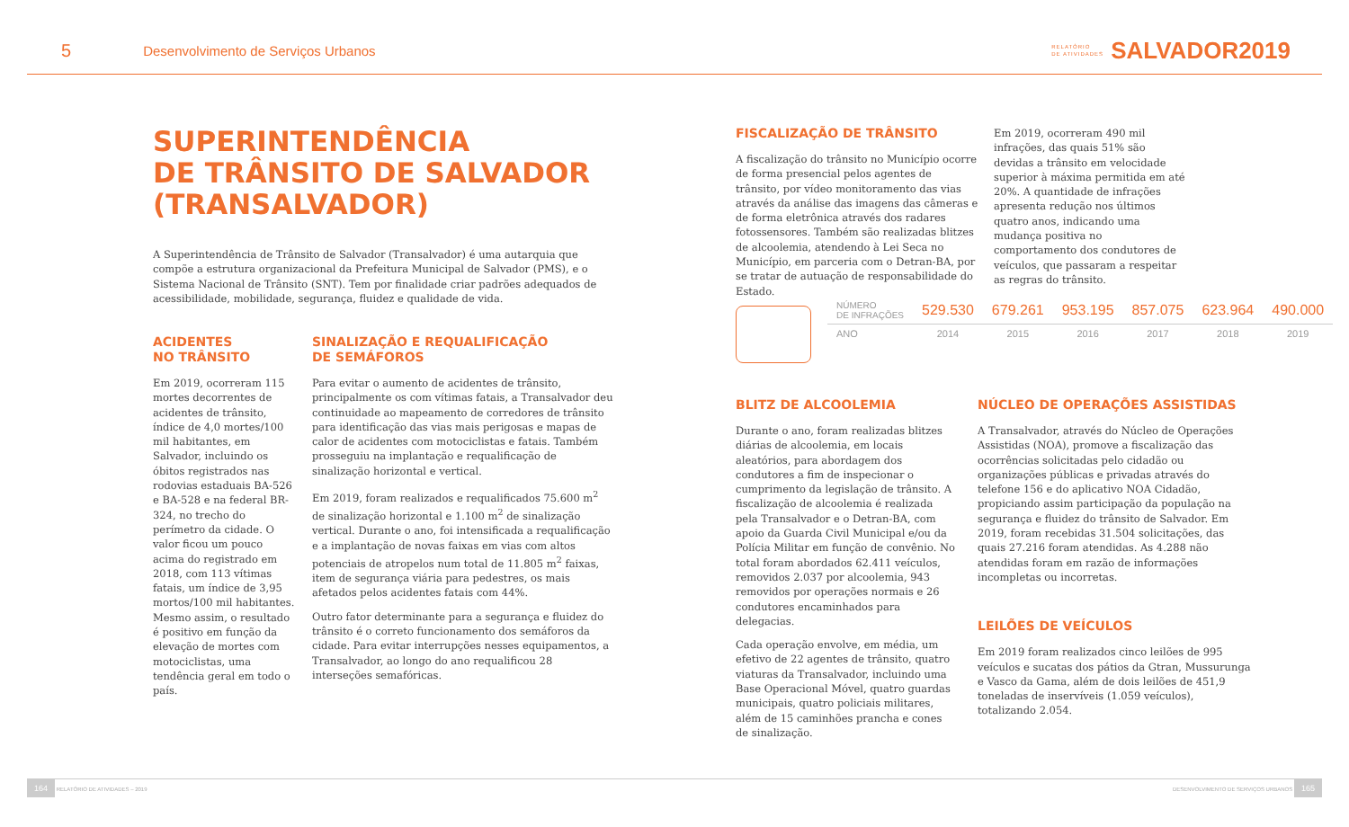5 Desenvolvimento de Serviços Urbanos RELATÓRIO
DE ATIVIDADES SALVADOR2019
SUPERINTENDÊNCIA
DE TRÂNSITO DE SALVADOR
(TRANSALVADOR)
A Superintendência de Trânsito de Salvador (Transalvador) é uma autarquia que compõe a estrutura organizacional da Prefeitura Municipal de Salvador (PMS), e o Sistema Nacional de Trânsito (SNT). Tem por finalidade criar padrões adequados de acessibilidade, mobilidade, segurança, fluidez e qualidade de vida.
ACIDENTES
NO TRÂNSITO
Em 2019, ocorreram 115 mortes decorrentes de acidentes de trânsito, índice de 4,0 mortes/100 mil habitantes, em Salvador, incluindo os óbitos registrados nas rodovias estaduais BA-526 e BA-528 e na federal BR-324, no trecho do perímetro da cidade. O valor ficou um pouco acima do registrado em 2018, com 113 vítimas fatais, um índice de 3,95 mortos/100 mil habitantes. Mesmo assim, o resultado é positivo em função da elevação de mortes com motociclistas, uma tendência geral em todo o país.
SINALIZAÇÃO E REQUALIFICAÇÃO
DE SEMÁFOROS
Para evitar o aumento de acidentes de trânsito, principalmente os com vítimas fatais, a Transalvador deu continuidade ao mapeamento de corredores de trânsito para identificação das vias mais perigosas e mapas de calor de acidentes com motociclistas e fatais. Também prosseguiu na implantação e requalificação de sinalização horizontal e vertical.
Em 2019, foram realizados e requalificados 75.600 m<sup>2</sup> de sinalização horizontal e 1.100 m<sup>2</sup> de sinalização vertical. Durante o ano, foi intensificada a requalificação e a implantação de novas faixas em vias com altos potenciais de atropelos num total de 11.805 m<sup>2</sup> faixas, item de segurança viária para pedestres, os mais afetados pelos acidentes fatais com 44%.
Outro fator determinante para a segurança e fluidez do trânsito é o correto funcionamento dos semáforos da cidade. Para evitar interrupções nesses equipamentos, a Transalvador, ao longo do ano requalificou 28 interseções semafóricas.
FISCALIZAÇÃO DE TRÂNSITO
A fiscalização do trânsito no Município ocorre de forma presencial pelos agentes de trânsito, por vídeo monitoramento das vias através da análise das imagens das câmeras e de forma eletrônica através dos radares fotossensores. Também são realizadas blitzes de alcoolemia, atendendo à Lei Seca no Município, em parceria com o Detran-BA, por se tratar de autuação de responsabilidade do Estado.
Em 2019, ocorreram 490 mil infrações, das quais 51% são devidas a trânsito em velocidade superior à máxima permitida em até 20%. A quantidade de infrações apresenta redução nos últimos quatro anos, indicando uma mudança positiva no comportamento dos condutores de veículos, que passaram a respeitar as regras do trânsito.
| NÚMERO DE INFRAÇÕES | 529.530 | 679.261 | 953.195 | 857.075 | 623.964 | 490.000 |
| ANO | 2014 | 2015 | 2016 | 2017 | 2018 | 2019 |
BLITZ DE ALCOOLEMIA
Durante o ano, foram realizadas blitzes diárias de alcoolemia, em locais aleatórios, para abordagem dos condutores a fim de inspecionar o cumprimento da legislação de trânsito. A fiscalização de alcoolemia é realizada pela Transalvador e o Detran-BA, com apoio da Guarda Civil Municipal e/ou da Polícia Militar em função de convênio. No total foram abordados 62.411 veículos, removidos 2.037 por alcoolemia, 943 removidos por operações normais e 26 condutores encaminhados para delegacias.
Cada operação envolve, em média, um efetivo de 22 agentes de trânsito, quatro viaturas da Transalvador, incluindo uma Base Operacional Móvel, quatro guardas municipais, quatro policiais militares, além de 15 caminhões prancha e cones de sinalização.
NÚCLEO DE OPERAÇÕES ASSISTIDAS
A Transalvador, através do Núcleo de Operações Assistidas (NOA), promove a fiscalização das ocorrências solicitadas pelo cidadão ou organizações públicas e privadas através do telefone 156 e do aplicativo NOA Cidadão, propiciando assim participação da população na segurança e fluidez do trânsito de Salvador. Em 2019, foram recebidas 31.504 solicitações, das quais 27.216 foram atendidas. As 4.288 não atendidas foram em razão de informações incompletas ou incorretas.
LEILÕES DE VEÍCULOS
Em 2019 foram realizados cinco leilões de 995 veículos e sucatas dos pátios da Gtran, Mussurunga e Vasco da Gama, além de dois leilões de 451,9 toneladas de inservíveis (1.059 veículos), totalizando 2.054.
164 RELATÓRIO DE ATIVIDADES – 2019 DESENVOLVIMENTO DE SERVIÇOS URBANOS 165